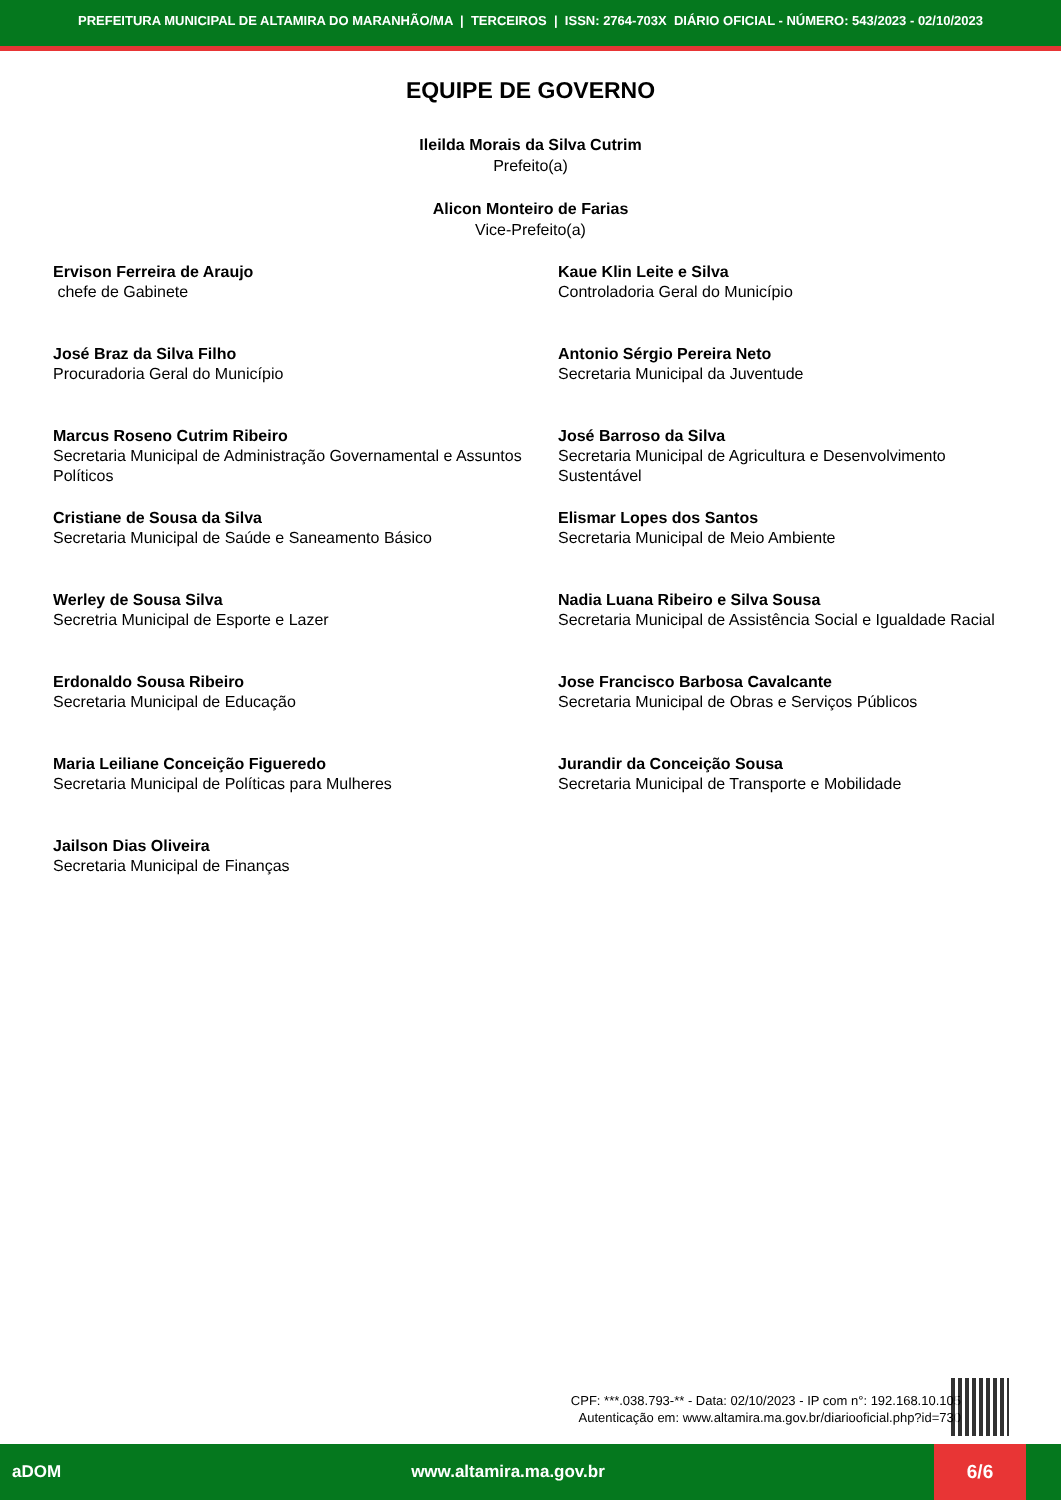PREFEITURA MUNICIPAL DE ALTAMIRA DO MARANHÃO/MA | TERCEIROS | ISSN: 2764-703X DIÁRIO OFICIAL - NÚMERO: 543/2023 - 02/10/2023
EQUIPE DE GOVERNO
Ileilda Morais da Silva Cutrim
Prefeito(a)
Alicon Monteiro de Farias
Vice-Prefeito(a)
Ervison Ferreira de Araujo
chefe de Gabinete
Kaue Klin Leite e Silva
Controladoria Geral do Município
José Braz da Silva Filho
Procuradoria Geral do Município
Antonio Sérgio Pereira Neto
Secretaria Municipal da Juventude
Marcus Roseno Cutrim Ribeiro
Secretaria Municipal de Administração Governamental e Assuntos Políticos
José Barroso da Silva
Secretaria Municipal de Agricultura e Desenvolvimento Sustentável
Cristiane de Sousa da Silva
Secretaria Municipal de Saúde e Saneamento Básico
Elismar Lopes dos Santos
Secretaria Municipal de Meio Ambiente
Werley de Sousa Silva
Secretria Municipal de Esporte e Lazer
Nadia Luana Ribeiro e Silva Sousa
Secretaria Municipal de Assistência Social e Igualdade Racial
Erdonaldo Sousa Ribeiro
Secretaria Municipal de Educação
Jose Francisco Barbosa Cavalcante
Secretaria Municipal de Obras e Serviços Públicos
Maria Leiliane Conceição Figueredo
Secretaria Municipal de Políticas para Mulheres
Jurandir da Conceição Sousa
Secretaria Municipal de Transporte e Mobilidade
Jailson Dias Oliveira
Secretaria Municipal de Finanças
CPF: ***.038.793-** - Data: 02/10/2023 - IP com n°: 192.168.10.105
Autenticação em: www.altamira.ma.gov.br/diariooficial.php?id=730
aDOM www.altamira.ma.gov.br
6/6